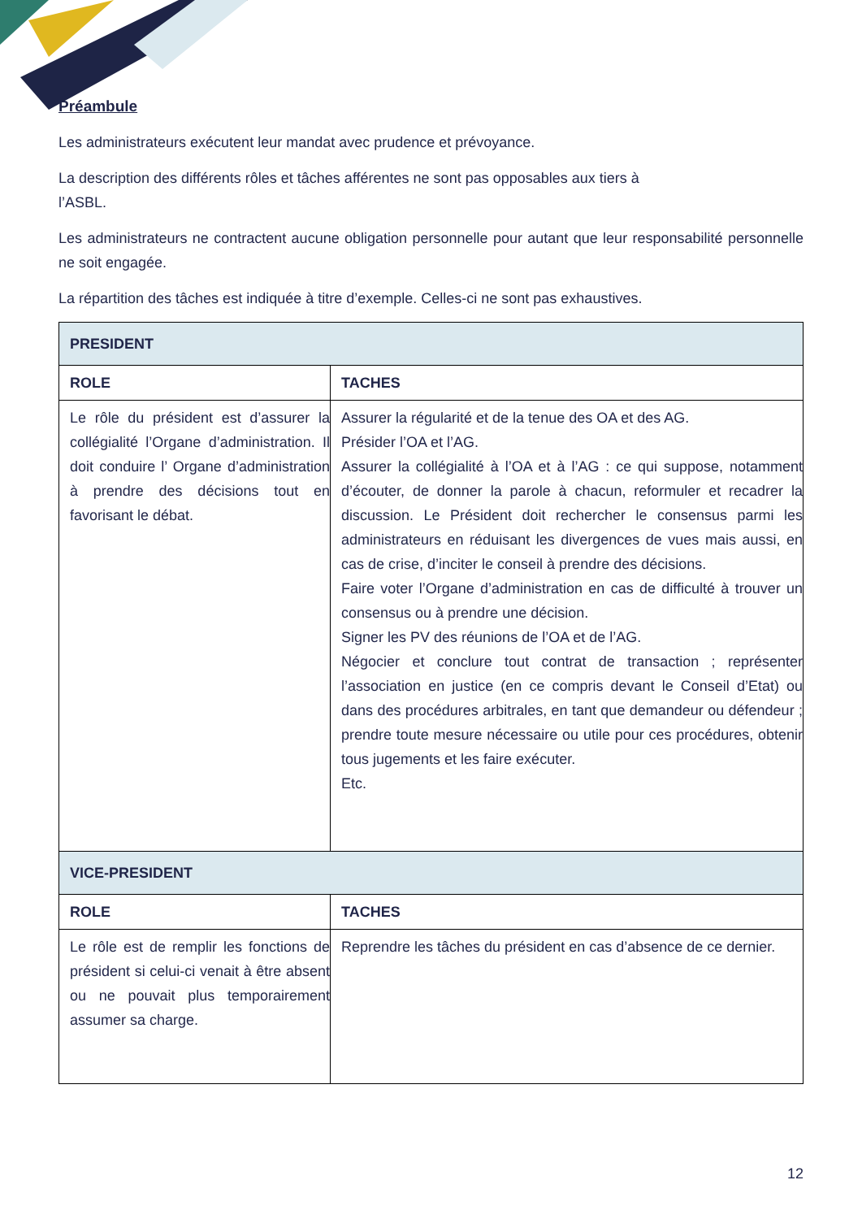Préambule
Les administrateurs exécutent leur mandat avec prudence et prévoyance.
La description des différents rôles et tâches afférentes ne sont pas opposables aux tiers à
l’ASBL.
Les administrateurs ne contractent aucune obligation personnelle pour autant que leur responsabilité personnelle ne soit engagée.
La répartition des tâches est indiquée à titre d’exemple. Celles-ci ne sont pas exhaustives.
| PRESIDENT | |
| --- | --- |
| ROLE | TACHES |
| Le rôle du président est d’assurer la collégialité l’Organe d’administration. Il doit conduire l’ Organe d’administration à prendre des décisions tout en favorisant le débat. | Assurer la régularité et de la tenue des OA et des AG. Présider l’OA et l’AG. Assurer la collégialité à l’OA et à l’AG : ce qui suppose, notamment d’écouter, de donner la parole à chacun, reformuler et recadrer la discussion. Le Président doit rechercher le consensus parmi les administrateurs en réduisant les divergences de vues mais aussi, en cas de crise, d’inciter le conseil à prendre des décisions. Faire voter l’Organe d’administration en cas de difficulté à trouver un consensus ou à prendre une décision. Signer les PV des réunions de l’OA et de l’AG. Négocier et conclure tout contrat de transaction ; représenter l’association en justice (en ce compris devant le Conseil d’Etat) ou dans des procédures arbitrales, en tant que demandeur ou défendeur ; prendre toute mesure nécessaire ou utile pour ces procédures, obtenir tous jugements et les faire exécuter. Etc. |
| VICE-PRESIDENT | |
| ROLE | TACHES |
| Le rôle est de remplir les fonctions de président si celui-ci venait à être absent ou ne pouvait plus temporairement assumer sa charge. | Reprendre les tâches du président en cas d’absence de ce dernier. |
12